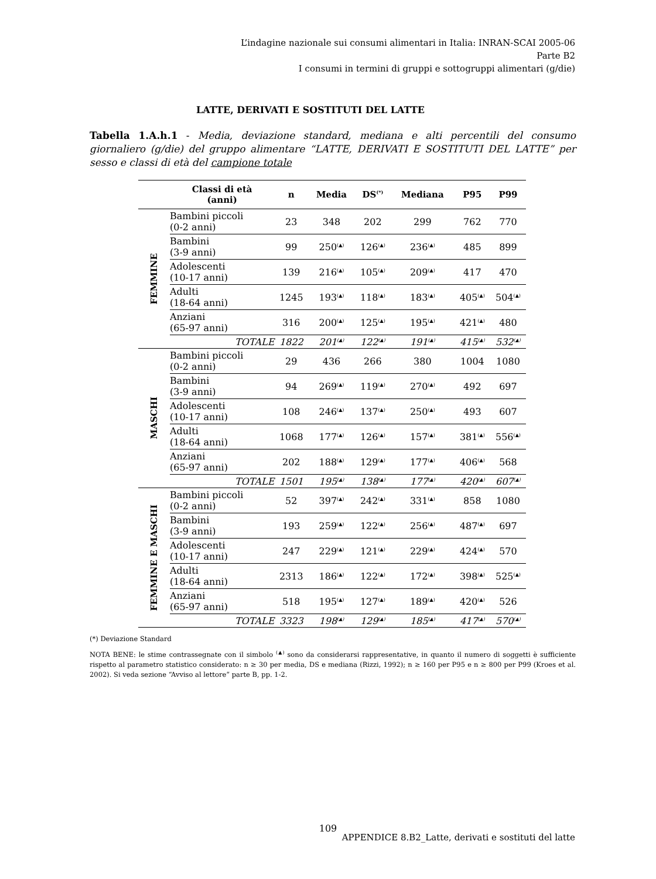L’indagine nazionale sui consumi alimentari in Italia: INRAN-SCAI 2005-06
Parte B2
I consumi in termini di gruppi e sottogruppi alimentari (g/die)
LATTE, DERIVATI E SOSTITUTI DEL LATTE
Tabella 1.A.h.1 - Media, deviazione standard, mediana e alti percentili del consumo giornaliero (g/die) del gruppo alimentare “LATTE, DERIVATI E SOSTITUTI DEL LATTE” per sesso e classi di età del campione totale
| | Classi di età (anni) | n | Media | DS<sup>(*)</sup> | Mediana | P95 | P99 |
| --- | --- | --- | --- | --- | --- | --- | --- |
| FEMMINE | Bambini piccoli (0-2 anni) | 23 | 348 | 202 | 299 | 762 | 770 |
| | Bambini (3-9 anni) | 99 | 250<sup>(▲)</sup> | 126<sup>(▲)</sup> | 236<sup>(▲)</sup> | 485 | 899 |
| | Adolescenti (10-17 anni) | 139 | 216<sup>(▲)</sup> | 105<sup>(▲)</sup> | 209<sup>(▲)</sup> | 417 | 470 |
| | Adulti (18-64 anni) | 1245 | 193<sup>(▲)</sup> | 118<sup>(▲)</sup> | 183<sup>(▲)</sup> | 405<sup>(▲)</sup> | 504<sup>(▲)</sup> |
| | Anziani (65-97 anni) | 316 | 200<sup>(▲)</sup> | 125<sup>(▲)</sup> | 195<sup>(▲)</sup> | 421<sup>(▲)</sup> | 480 |
| | TOTALE | 1822 | 201<sup>(▲)</sup> | 122<sup>(▲)</sup> | 191<sup>(▲)</sup> | 415<sup>(▲)</sup> | 532<sup>(▲)</sup> |
| MASCHI | Bambini piccoli (0-2 anni) | 29 | 436 | 266 | 380 | 1004 | 1080 |
| | Bambini (3-9 anni) | 94 | 269<sup>(▲)</sup> | 119<sup>(▲)</sup> | 270<sup>(▲)</sup> | 492 | 697 |
| | Adolescenti (10-17 anni) | 108 | 246<sup>(▲)</sup> | 137<sup>(▲)</sup> | 250<sup>(▲)</sup> | 493 | 607 |
| | Adulti (18-64 anni) | 1068 | 177<sup>(▲)</sup> | 126<sup>(▲)</sup> | 157<sup>(▲)</sup> | 381<sup>(▲)</sup> | 556<sup>(▲)</sup> |
| | Anziani (65-97 anni) | 202 | 188<sup>(▲)</sup> | 129<sup>(▲)</sup> | 177<sup>(▲)</sup> | 406<sup>(▲)</sup> | 568 |
| | TOTALE | 1501 | 195<sup>(▲)</sup> | 138<sup>(▲)</sup> | 177<sup>(▲)</sup> | 420<sup>(▲)</sup> | 607<sup>(▲)</sup> |
| FEMMINE E MASCHI | Bambini piccoli (0-2 anni) | 52 | 397<sup>(▲)</sup> | 242<sup>(▲)</sup> | 331<sup>(▲)</sup> | 858 | 1080 |
| | Bambini (3-9 anni) | 193 | 259<sup>(▲)</sup> | 122<sup>(▲)</sup> | 256<sup>(▲)</sup> | 487<sup>(▲)</sup> | 697 |
| | Adolescenti (10-17 anni) | 247 | 229<sup>(▲)</sup> | 121<sup>(▲)</sup> | 229<sup>(▲)</sup> | 424<sup>(▲)</sup> | 570 |
| | Adulti (18-64 anni) | 2313 | 186<sup>(▲)</sup> | 122<sup>(▲)</sup> | 172<sup>(▲)</sup> | 398<sup>(▲)</sup> | 525<sup>(▲)</sup> |
| | Anziani (65-97 anni) | 518 | 195<sup>(▲)</sup> | 127<sup>(▲)</sup> | 189<sup>(▲)</sup> | 420<sup>(▲)</sup> | 526 |
| | TOTALE | 3323 | 198<sup>(▲)</sup> | 129<sup>(▲)</sup> | 185<sup>(▲)</sup> | 417<sup>(▲)</sup> | 570<sup>(▲)</sup> |
(*) Deviazione Standard
NOTA BENE: le stime contrassegnate con il simbolo <sup>(▲)</sup> sono da considerarsi rappresentative, in quanto il numero di soggetti è sufficiente rispetto al parametro statistico considerato: n ≥ 30 per media, DS e mediana (Rizzi, 1992); n ≥ 160 per P95 e n ≥ 800 per P99 (Kroes et al. 2002). Si veda sezione “Avviso al lettore” parte B, pp. 1-2.
109
APPENDICE 8.B2_Latte, derivati e sostituti del latte